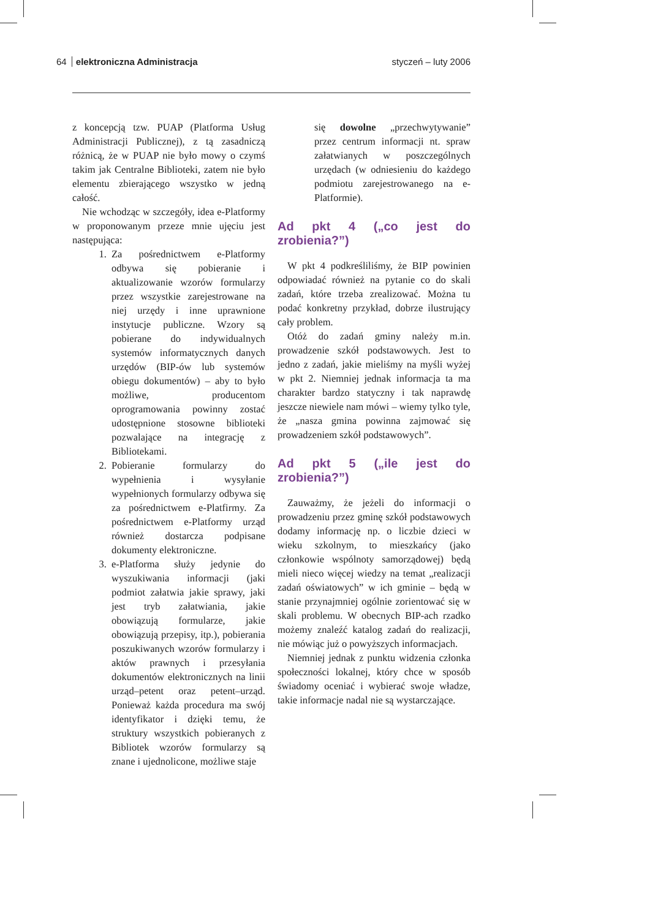64 elektroniczna Administracja styczeń – luty 2006
z koncepcją tzw. PUAP (Platforma Usług Administracji Publicznej), z tą zasadniczą różnicą, że w PUAP nie było mowy o czymś takim jak Centralne Biblioteki, zatem nie było elementu zbierającego wszystko w jedną całość.
Nie wchodząc w szczegóły, idea e-Platformy w proponowanym przeze mnie ujęciu jest następująca:
1. Za pośrednictwem e-Platformy odbywa się pobieranie i aktualizowanie wzorów formularzy przez wszystkie zarejestrowane na niej urzędy i inne uprawnione instytucje publiczne. Wzory są pobierane do indywidualnych systemów informatycznych danych urzędów (BIP-ów lub systemów obiegu dokumentów) – aby to było możliwe, producentom oprogramowania powinny zostać udostępnione stosowne biblioteki pozwalające na integrację z Bibliotekami.
2. Pobieranie formularzy do wypełnienia i wysyłanie wypełnionych formularzy odbywa się za pośrednictwem e-Platfirmy. Za pośrednictwem e-Platformy urząd również dostarcza podpisane dokumenty elektroniczne.
3. e-Platforma służy jedynie do wyszukiwania informacji (jaki podmiot załatwia jakie sprawy, jaki jest tryb załatwiania, jakie obowiązują formularze, jakie obowiązują przepisy, itp.), pobierania poszukiwanych wzorów formularzy i aktów prawnych i przesyłania dokumentów elektronicznych na linii urząd–petent oraz petent–urząd. Ponieważ każda procedura ma swój identyfikator i dzięki temu, że struktury wszystkich pobieranych z Bibliotek wzorów formularzy są znane i ujednolicone, możliwe staje
się dowolne „przechwytywanie” przez centrum informacji nt. spraw załatwianych w poszczególnych urzędach (w odniesieniu do każdego podmiotu zarejestrowanego na e-Platformie).
Ad pkt 4 („co jest do zrobienia?”)
W pkt 4 podkreśliliśmy, że BIP powinien odpowiadać również na pytanie co do skali zadań, które trzeba zrealizować. Można tu podać konkretny przykład, dobrze ilustrujący cały problem.
Otóż do zadań gminy należy m.in. prowadzenie szkół podstawowych. Jest to jedno z zadań, jakie mieliśmy na myśli wyżej w pkt 2. Niemniej jednak informacja ta ma charakter bardzo statyczny i tak naprawdę jeszcze niewiele nam mówi – wiemy tylko tyle, że „nasza gmina powinna zajmować się prowadzeniem szkół podstawowych”.
Ad pkt 5 („ile jest do zrobienia?”)
Zauważmy, że jeżeli do informacji o prowadzeniu przez gminę szkół podstawowych dodamy informację np. o liczbie dzieci w wieku szkolnym, to mieszkańcy (jako członkowie wspólnoty samorządowej) będą mieli nieco więcej wiedzy na temat „realizacji zadań oświatowych” w ich gminie – będą w stanie przynajmniej ogólnie zorientować się w skali problemu. W obecnych BIP-ach rzadko możemy znaleźć katalog zadań do realizacji, nie mówiąc już o powyższych informacjach.
Niemniej jednak z punktu widzenia członka społeczności lokalnej, który chce w sposób świadomy oceniać i wybierać swoje władze, takie informacje nadal nie są wystarczające.